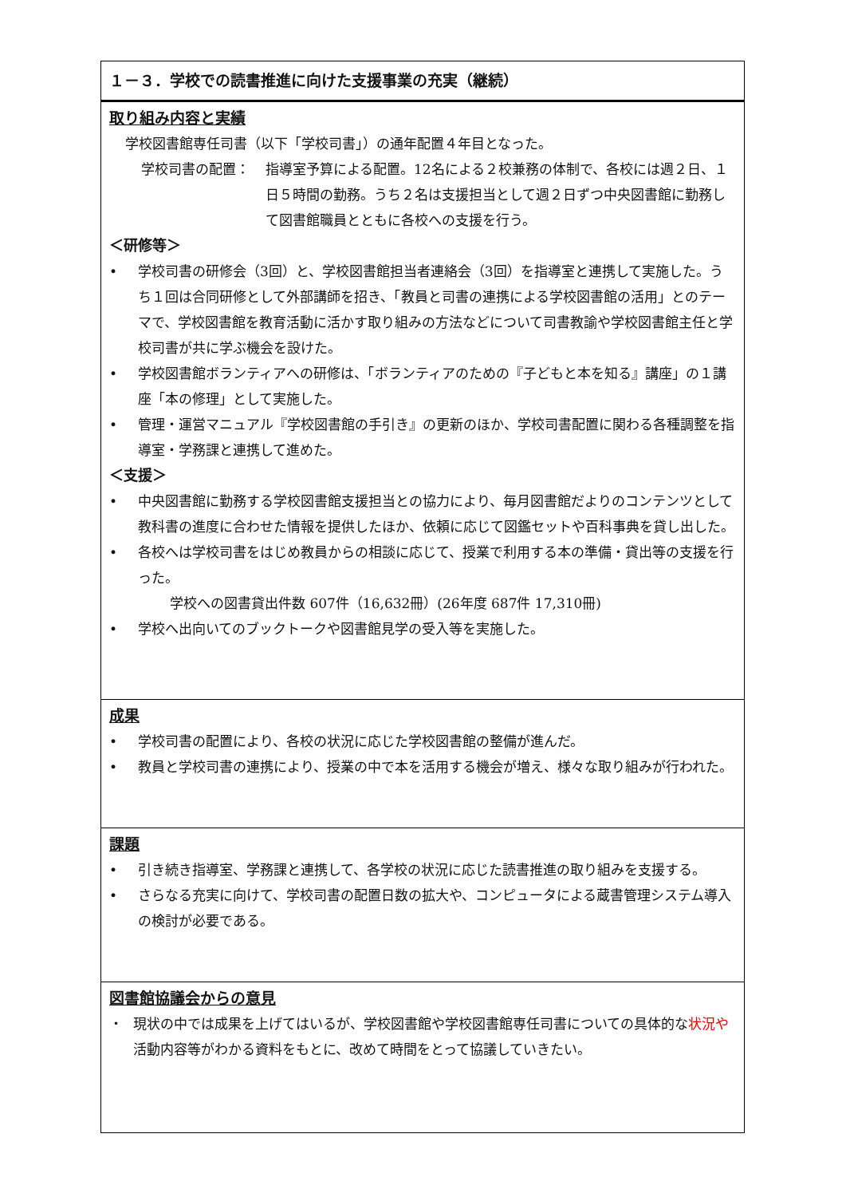| １－３．学校での読書推進に向けた支援事業の充実（継続） |
| 取り組み内容と実績 学校図書館専任司書（以下「学校司書」）の通年配置４年目となった。 学校司書の配置： 指導室予算による配置。12名による２校兼務の体制で、各校には週２日、１日５時間の勤務。うち２名は支援担当として週２日ずつ中央図書館に勤務して図書館職員とともに各校への支援を行う。 ＜研修等＞ • 学校司書の研修会（3回）と、学校図書館担当者連絡会（3回）を指導室と連携して実施した。うち１回は合同研修として外部講師を招き、「教員と司書の連携による学校図書館の活用」とのテーマで、学校図書館を教育活動に活かす取り組みの方法などについて司書教諭や学校図書館主任と学校司書が共に学ぶ機会を設けた。 • 学校図書館ボランティアへの研修は、「ボランティアのための『子どもと本を知る』講座」の１講座「本の修理」として実施した。 • 管理・運営マニュアル『学校図書館の手引き』の更新のほか、学校司書配置に関わる各種調整を指導室・学務課と連携して進めた。 ＜支援＞ • 中央図書館に勤務する学校図書館支援担当との協力により、毎月図書館だよりのコンテンツとして教科書の進度に合わせた情報を提供したほか、依頼に応じて図鑑セットや百科事典を貸し出した。 • 各校へは学校司書をはじめ教員からの相談に応じて、授業で利用する本の準備・貸出等の支援を行った。 学校への図書貸出件数 607件（16,632冊）(26年度 687件 17,310冊) • 学校へ出向いてのブックトークや図書館見学の受入等を実施した。 |
| 成果 • 学校司書の配置により、各校の状況に応じた学校図書館の整備が進んだ。 • 教員と学校司書の連携により、授業の中で本を活用する機会が増え、様々な取り組みが行われた。 |
| 課題 • 引き続き指導室、学務課と連携して、各学校の状況に応じた読書推進の取り組みを支援する。 • さらなる充実に向けて、学校司書の配置日数の拡大や、コンピュータによる蔵書管理システム導入の検討が必要である。 |
| 図書館協議会からの意見 ・ 現状の中では成果を上げてはいるが、学校図書館や学校図書館専任司書についての具体的な 状況や 活動内容等がわかる資料をもとに、改めて時間をとって協議していきたい。 |